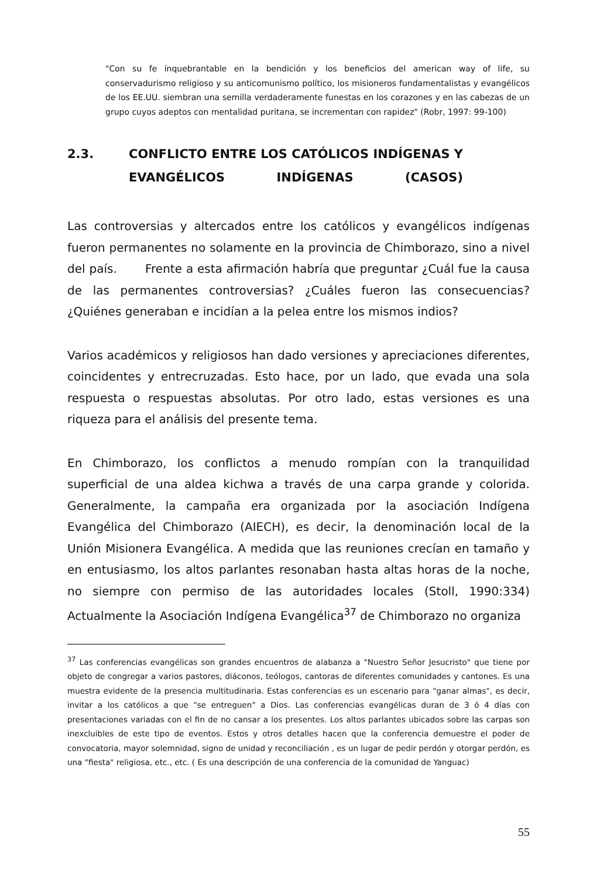"Con su fe inquebrantable en la bendición y los beneficios del american way of life, su conservadurismo religioso y su anticomunismo político, los misioneros fundamentalistas y evangélicos de los EE.UU. siembran una semilla verdaderamente funestas en los corazones y en las cabezas de un grupo cuyos adeptos con mentalidad puritana, se incrementan con rapidez" (Robr, 1997: 99-100)
2.3. CONFLICTO ENTRE LOS CATÓLICOS INDÍGENAS Y
EVANGÉLICOS INDÍGENAS (CASOS)
Las controversias y altercados entre los católicos y evangélicos indígenas fueron permanentes no solamente en la provincia de Chimborazo, sino a nivel del país. Frente a esta afirmación habría que preguntar ¿Cuál fue la causa de las permanentes controversias? ¿Cuáles fueron las consecuencias? ¿Quiénes generaban e incidían a la pelea entre los mismos indios?
Varios académicos y religiosos han dado versiones y apreciaciones diferentes, coincidentes y entrecruzadas. Esto hace, por un lado, que evada una sola respuesta o respuestas absolutas. Por otro lado, estas versiones es una riqueza para el análisis del presente tema.
En Chimborazo, los conflictos a menudo rompían con la tranquilidad superficial de una aldea kichwa a través de una carpa grande y colorida. Generalmente, la campaña era organizada por la asociación Indígena Evangélica del Chimborazo (AIECH), es decir, la denominación local de la Unión Misionera Evangélica. A medida que las reuniones crecían en tamaño y en entusiasmo, los altos parlantes resonaban hasta altas horas de la noche, no siempre con permiso de las autoridades locales (Stoll, 1990:334) Actualmente la Asociación Indígena Evangélica<sup>37</sup> de Chimborazo no organiza
<sup>37</sup> Las conferencias evangélicas son grandes encuentros de alabanza a "Nuestro Señor Jesucristo" que tiene por objeto de congregar a varios pastores, diáconos, teólogos, cantoras de diferentes comunidades y cantones. Es una muestra evidente de la presencia multitudinaria. Estas conferencias es un escenario para "ganar almas", es decir, invitar a los católicos a que "se entreguen" a Dios. Las conferencias evangélicas duran de 3 ó 4 días con presentaciones variadas con el fin de no cansar a los presentes. Los altos parlantes ubicados sobre las carpas son inexcluibles de este tipo de eventos. Estos y otros detalles hacen que la conferencia demuestre el poder de convocatoria, mayor solemnidad, signo de unidad y reconciliación , es un lugar de pedir perdón y otorgar perdón, es una "fiesta" religiosa, etc., etc. ( Es una descripción de una conferencia de la comunidad de Yanguac)
55